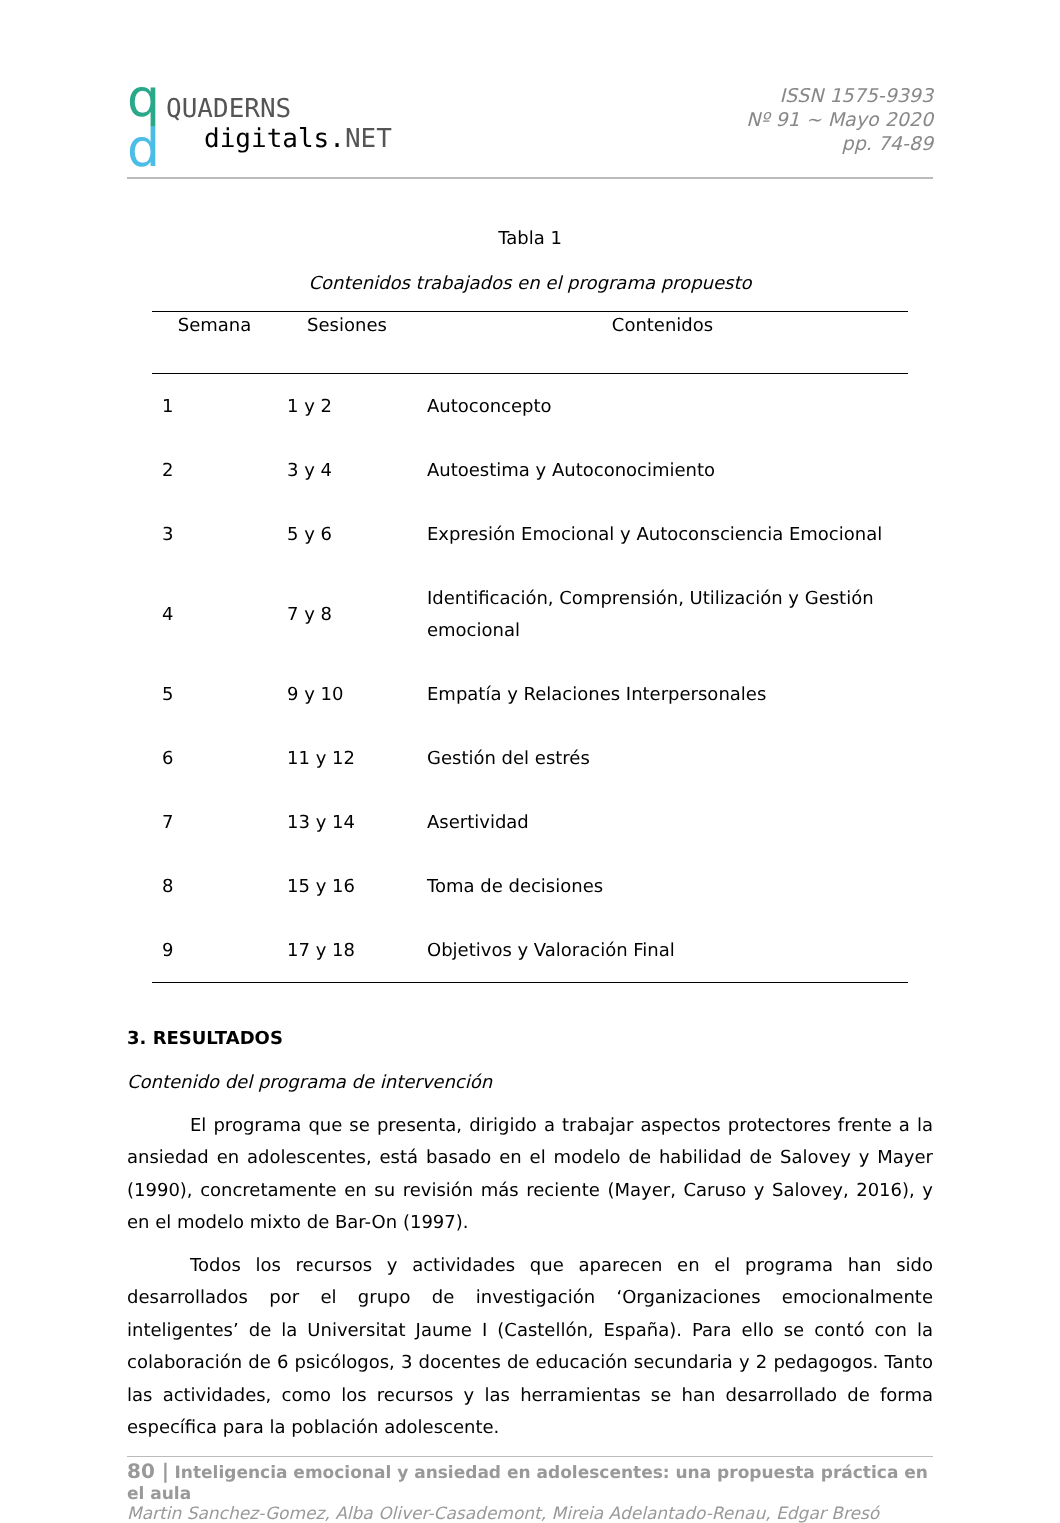q
d
QUADERNS
digitals. NET
ISSN 1575-9393
Nº 91 ~ Mayo 2020
pp. 74-89
Tabla 1
Contenidos trabajados en el programa propuesto
| Semana | Sesiones | Contenidos |
| --- | --- | --- |
| 1 | 1 y 2 | Autoconcepto |
| 2 | 3 y 4 | Autoestima y Autoconocimiento |
| 3 | 5 y 6 | Expresión Emocional y Autoconsciencia Emocional |
| 4 | 7 y 8 | Identificación, Comprensión, Utilización y Gestión emocional |
| 5 | 9 y 10 | Empatía y Relaciones Interpersonales |
| 6 | 11 y 12 | Gestión del estrés |
| 7 | 13 y 14 | Asertividad |
| 8 | 15 y 16 | Toma de decisiones |
| 9 | 17 y 18 | Objetivos y Valoración Final |
3. RESULTADOS
Contenido del programa de intervención
El programa que se presenta, dirigido a trabajar aspectos protectores frente a la ansiedad en adolescentes, está basado en el modelo de habilidad de Salovey y Mayer (1990), concretamente en su revisión más reciente (Mayer, Caruso y Salovey, 2016), y en el modelo mixto de Bar-On (1997).
Todos los recursos y actividades que aparecen en el programa han sido desarrollados por el grupo de investigación ‘Organizaciones emocionalmente inteligentes’ de la Universitat Jaume I (Castellón, España). Para ello se contó con la colaboración de 6 psicólogos, 3 docentes de educación secundaria y 2 pedagogos. Tanto las actividades, como los recursos y las herramientas se han desarrollado de forma específica para la población adolescente.
80 | Inteligencia emocional y ansiedad en adolescentes: una propuesta práctica en el aula
Martin Sanchez-Gomez, Alba Oliver-Casademont, Mireia Adelantado-Renau, Edgar Bresó